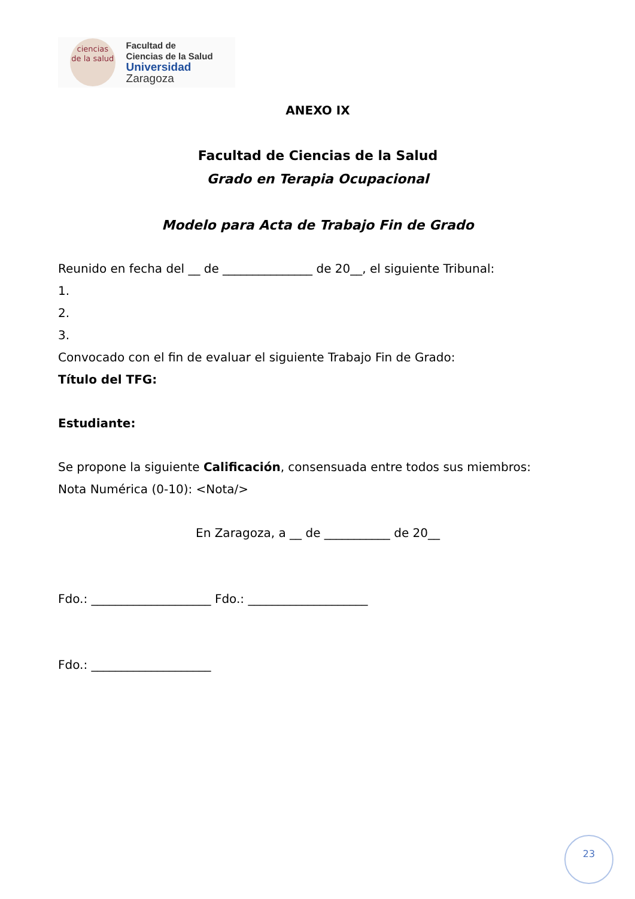ciencias
de la salud
Facultad de
Ciencias de la Salud
Universidad Zaragoza
ANEXO IX
Facultad de Ciencias de la Salud
Grado en Terapia Ocupacional
Modelo para Acta de Trabajo Fin de Grado
Reunido en fecha del __ de _______________ de 20__, el siguiente Tribunal:
1.
2.
3.
Convocado con el fin de evaluar el siguiente Trabajo Fin de Grado:
Título del TFG:
Estudiante:
Se propone la siguiente Calificación, consensuada entre todos sus miembros:
Nota Numérica (0-10): <Nota/>
En Zaragoza, a __ de ___________ de 20__
Fdo.: ____________________ Fdo.: ____________________
Fdo.: ____________________
23